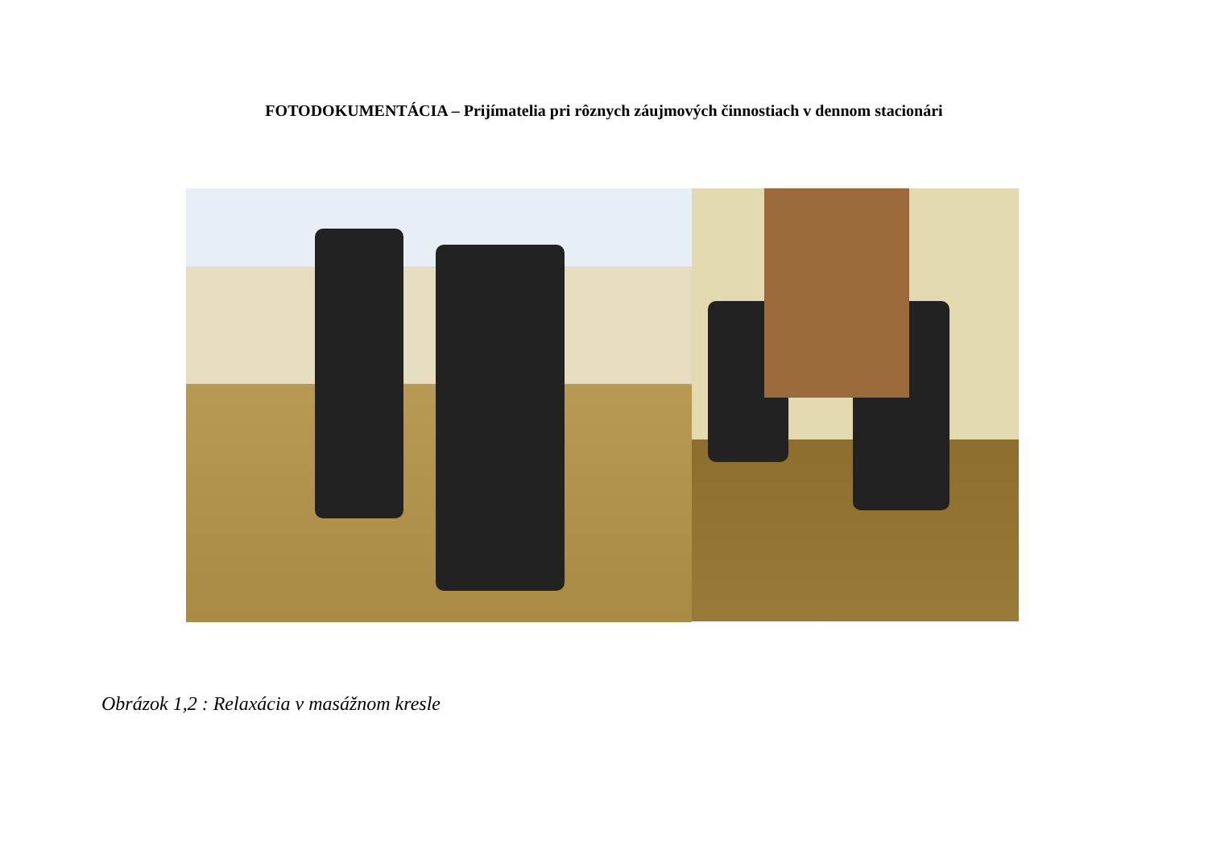FOTODOKUMENTÁCIA – Prijímatelia pri rôznych záujmových činnostiach v dennom stacionári
Obrázok 1,2 : Relaxácia v masážnom kresle